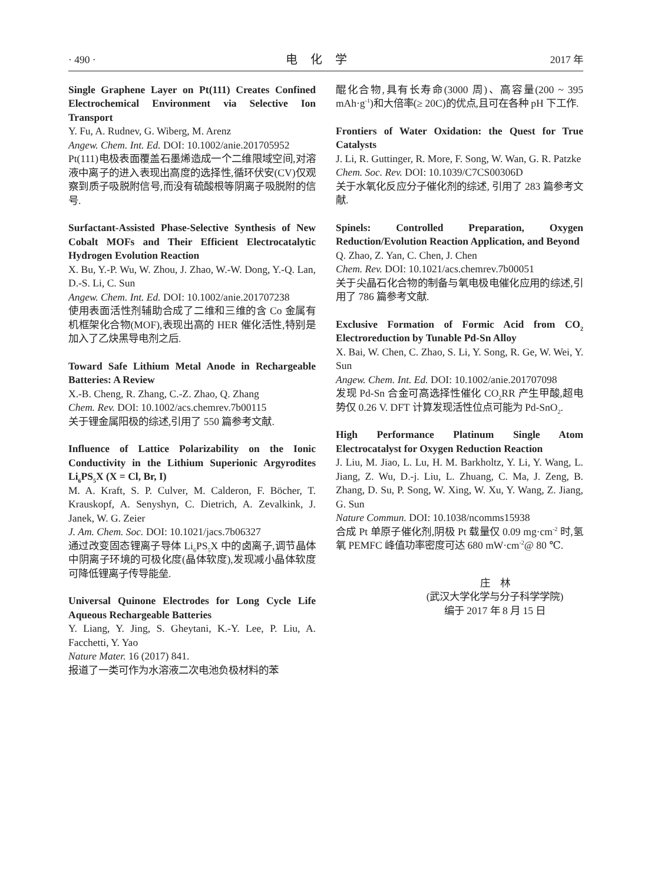· 490 · 电化学 2017 年
Single Graphene Layer on Pt(111) Creates Confined Electrochemical Environment via Selective Ion Transport
Y. Fu, A. Rudnev, G. Wiberg, M. Arenz
Angew. Chem. Int. Ed. DOI: 10.1002/anie.201705952
Pt(111)电极表面覆盖石墨烯造成一个二维限域空间,对溶液中离子的进入表现出高度的选择性,循环伏安(CV)仅观察到质子吸脱附信号,而没有硫酸根等阴离子吸脱附的信号.
Surfactant-Assisted Phase-Selective Synthesis of New Cobalt MOFs and Their Efficient Electrocatalytic Hydrogen Evolution Reaction
X. Bu, Y.-P. Wu, W. Zhou, J. Zhao, W.-W. Dong, Y.-Q. Lan, D.-S. Li, C. Sun
Angew. Chem. Int. Ed. DOI: 10.1002/anie.201707238
使用表面活性剂辅助合成了二维和三维的含 Co 金属有机框架化合物(MOF),表现出高的 HER 催化活性,特别是加入了乙炔黑导电剂之后.
Toward Safe Lithium Metal Anode in Rechargeable Batteries: A Review
X.-B. Cheng, R. Zhang, C.-Z. Zhao, Q. Zhang
Chem. Rev. DOI: 10.1002/acs.chemrev.7b00115
关于锂金属阳极的综述,引用了 550 篇参考文献.
Influence of Lattice Polarizability on the Ionic Conductivity in the Lithium Superionic Argyrodites Li<sub>6</sub>PS<sub>5</sub>X (X = Cl, Br, I)
M. A. Kraft, S. P. Culver, M. Calderon, F. Böcher, T. Krauskopf, A. Senyshyn, C. Dietrich, A. Zevalkink, J. Janek, W. G. Zeier
J. Am. Chem. Soc. DOI: 10.1021/jacs.7b06327
通过改变固态锂离子导体 Li<sub>6</sub>PS<sub>5</sub>X 中的卤离子,调节晶体中阴离子环境的可极化度(晶体软度),发现减小晶体软度可降低锂离子传导能垒.
Universal Quinone Electrodes for Long Cycle Life Aqueous Rechargeable Batteries
Y. Liang, Y. Jing, S. Gheytani, K.-Y. Lee, P. Liu, A. Facchetti, Y. Yao
Nature Mater. 16 (2017) 841.
报道了一类可作为水溶液二次电池负极材料的苯
醌化合物,具有长寿命(3000 周)、高容量(200 ~ 395 mAh·g<sup>-1</sup>)和大倍率(≥ 20C)的优点,且可在各种 pH 下工作.
Frontiers of Water Oxidation: the Quest for True Catalysts
J. Li, R. Guttinger, R. More, F. Song, W. Wan, G. R. Patzke
Chem. Soc. Rev. DOI: 10.1039/C7CS00306D
关于水氧化反应分子催化剂的综述, 引用了 283 篇参考文献.
Spinels: Controlled Preparation, Oxygen Reduction/Evolution Reaction Application, and Beyond
Q. Zhao, Z. Yan, C. Chen, J. Chen
Chem. Rev. DOI: 10.1021/acs.chemrev.7b00051
关于尖晶石化合物的制备与氧电极电催化应用的综述,引用了 786 篇参考文献.
Exclusive Formation of Formic Acid from CO<sub>2</sub> Electroreduction by Tunable Pd-Sn Alloy
X. Bai, W. Chen, C. Zhao, S. Li, Y. Song, R. Ge, W. Wei, Y. Sun
Angew. Chem. Int. Ed. DOI: 10.1002/anie.201707098
发现 Pd-Sn 合金可高选择性催化 CO<sub>2</sub>RR 产生甲酸,超电势仅 0.26 V. DFT 计算发现活性位点可能为 Pd-SnO<sub>2</sub>.
High Performance Platinum Single Atom Electrocatalyst for Oxygen Reduction Reaction
J. Liu, M. Jiao, L. Lu, H. M. Barkholtz, Y. Li, Y. Wang, L. Jiang, Z. Wu, D.-j. Liu, L. Zhuang, C. Ma, J. Zeng, B. Zhang, D. Su, P. Song, W. Xing, W. Xu, Y. Wang, Z. Jiang, G. Sun
Nature Commun. DOI: 10.1038/ncomms15938
合成 Pt 单原子催化剂,阴极 Pt 载量仅 0.09 mg·cm<sup>-2</sup> 时,氢氧 PEMFC 峰值功率密度可达 680 mW·cm<sup>-2</sup>@ 80 ℃.
庄　林
(武汉大学化学与分子科学学院)
编于 2017 年 8 月 15 日